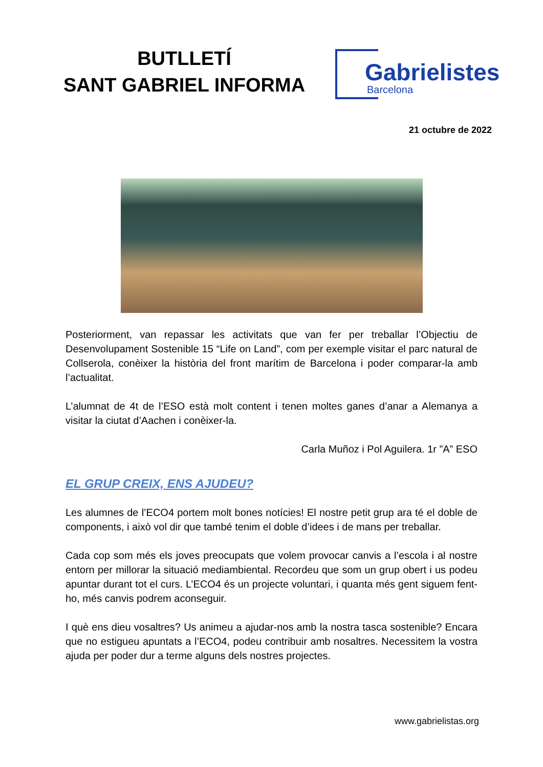BUTLLETÍ
SANT GABRIEL INFORMA
Gabrielistes
Barcelona
21 octubre de 2022
Posteriorment, van repassar les activitats que van fer per treballar l’Objectiu de Desenvolupament Sostenible 15 “Life on Land”, com per exemple visitar el parc natural de Collserola, conèixer la història del front marítim de Barcelona i poder comparar-la amb l’actualitat.
L’alumnat de 4t de l’ESO està molt content i tenen moltes ganes d’anar a Alemanya a visitar la ciutat d’Aachen i conèixer-la.
Carla Muñoz i Pol Aguilera. 1r ”A” ESO
EL GRUP CREIX, ENS AJUDEU?
Les alumnes de l’ECO4 portem molt bones notícies! El nostre petit grup ara té el doble de components, i això vol dir que també tenim el doble d’idees i de mans per treballar.
Cada cop som més els joves preocupats que volem provocar canvis a l’escola i al nostre entorn per millorar la situació mediambiental. Recordeu que som un grup obert i us podeu apuntar durant tot el curs. L’ECO4 és un projecte voluntari, i quanta més gent siguem fent-ho, més canvis podrem aconseguir.
I què ens dieu vosaltres? Us animeu a ajudar-nos amb la nostra tasca sostenible? Encara que no estigueu apuntats a l’ECO4, podeu contribuir amb nosaltres. Necessitem la vostra ajuda per poder dur a terme alguns dels nostres projectes.
www.gabrielistas.org